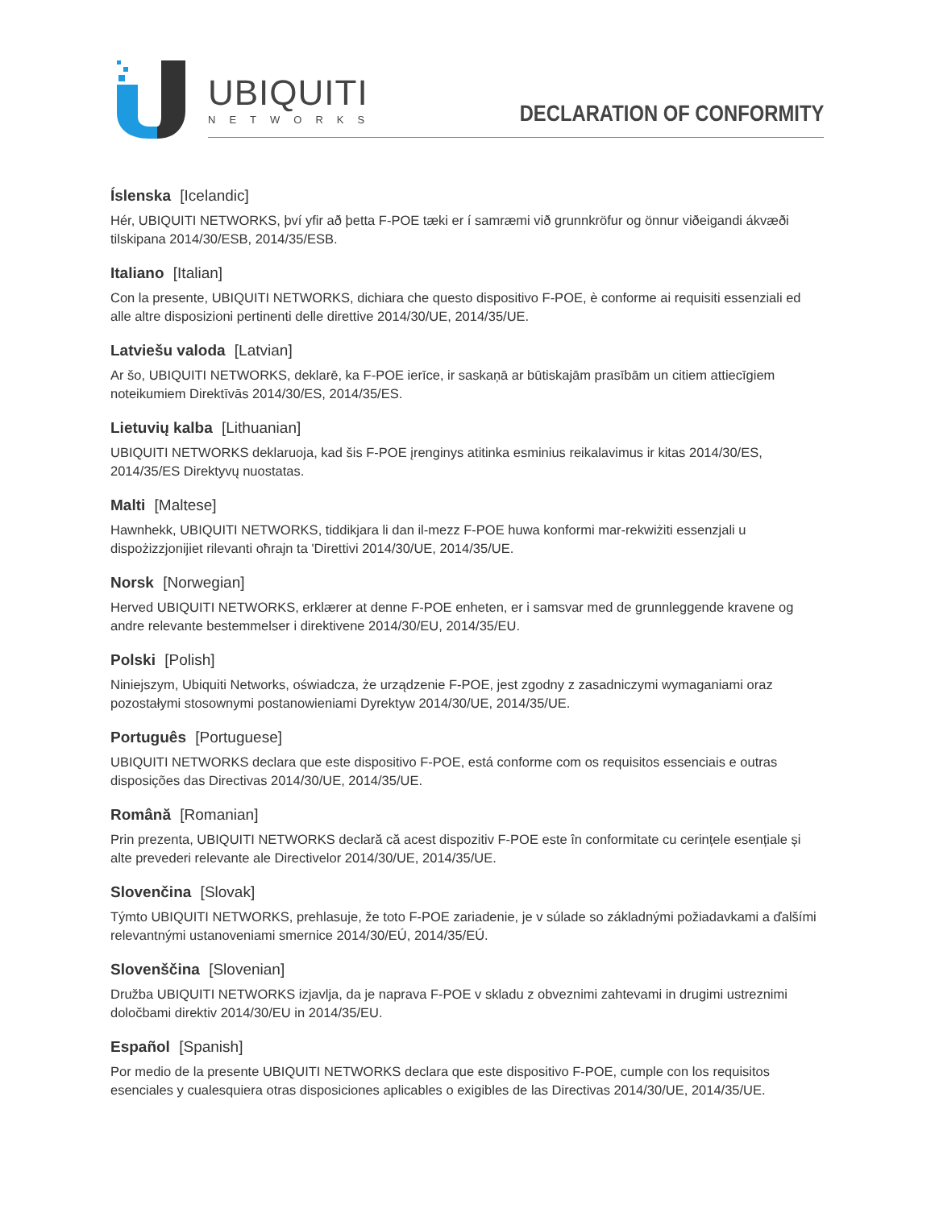UBIQUITI
NETWORKS
DECLARATION OF CONFORMITY
Íslenska [Icelandic]
Hér, UBIQUITI NETWORKS, því yfir að þetta F-POE tæki er í samræmi við grunnkröfur og önnur viðeigandi ákvæði tilskipana 2014/30/ESB, 2014/35/ESB.
Italiano [Italian]
Con la presente, UBIQUITI NETWORKS, dichiara che questo dispositivo F-POE, è conforme ai requisiti essenziali ed alle altre disposizioni pertinenti delle direttive 2014/30/UE, 2014/35/UE.
Latviešu valoda [Latvian]
Ar šo, UBIQUITI NETWORKS, deklarē, ka F-POE ierīce, ir saskaņā ar būtiskajām prasībām un citiem attiecīgiem noteikumiem Direktīvās 2014/30/ES, 2014/35/ES.
Lietuvių kalba [Lithuanian]
UBIQUITI NETWORKS deklaruoja, kad šis F-POE įrenginys atitinka esminius reikalavimus ir kitas 2014/30/ES, 2014/35/ES Direktyvų nuostatas.
Malti [Maltese]
Hawnhekk, UBIQUITI NETWORKS, tiddikjara li dan il-mezz F-POE huwa konformi mar-rekwiżiti essenzjali u dispożizzjonijiet rilevanti oħrajn ta 'Direttivi 2014/30/UE, 2014/35/UE.
Norsk [Norwegian]
Herved UBIQUITI NETWORKS, erklærer at denne F-POE enheten, er i samsvar med de grunnleggende kravene og andre relevante bestemmelser i direktivene 2014/30/EU, 2014/35/EU.
Polski [Polish]
Niniejszym, Ubiquiti Networks, oświadcza, że urządzenie F-POE, jest zgodny z zasadniczymi wymaganiami oraz pozostałymi stosownymi postanowieniami Dyrektyw 2014/30/UE, 2014/35/UE.
Português [Portuguese]
UBIQUITI NETWORKS declara que este dispositivo F-POE, está conforme com os requisitos essenciais e outras disposições das Directivas 2014/30/UE, 2014/35/UE.
Română [Romanian]
Prin prezenta, UBIQUITI NETWORKS declară că acest dispozitiv F-POE este în conformitate cu cerințele esențiale și alte prevederi relevante ale Directivelor 2014/30/UE, 2014/35/UE.
Slovenčina [Slovak]
Týmto UBIQUITI NETWORKS, prehlasuje, že toto F-POE zariadenie, je v súlade so základnými požiadavkami a ďalšími relevantnými ustanoveniami smernice 2014/30/EÚ, 2014/35/EÚ.
Slovenščina [Slovenian]
Družba UBIQUITI NETWORKS izjavlja, da je naprava F-POE v skladu z obveznimi zahtevami in drugimi ustreznimi določbami direktiv 2014/30/EU in 2014/35/EU.
Español [Spanish]
Por medio de la presente UBIQUITI NETWORKS declara que este dispositivo F-POE, cumple con los requisitos esenciales y cualesquiera otras disposiciones aplicables o exigibles de las Directivas 2014/30/UE, 2014/35/UE.